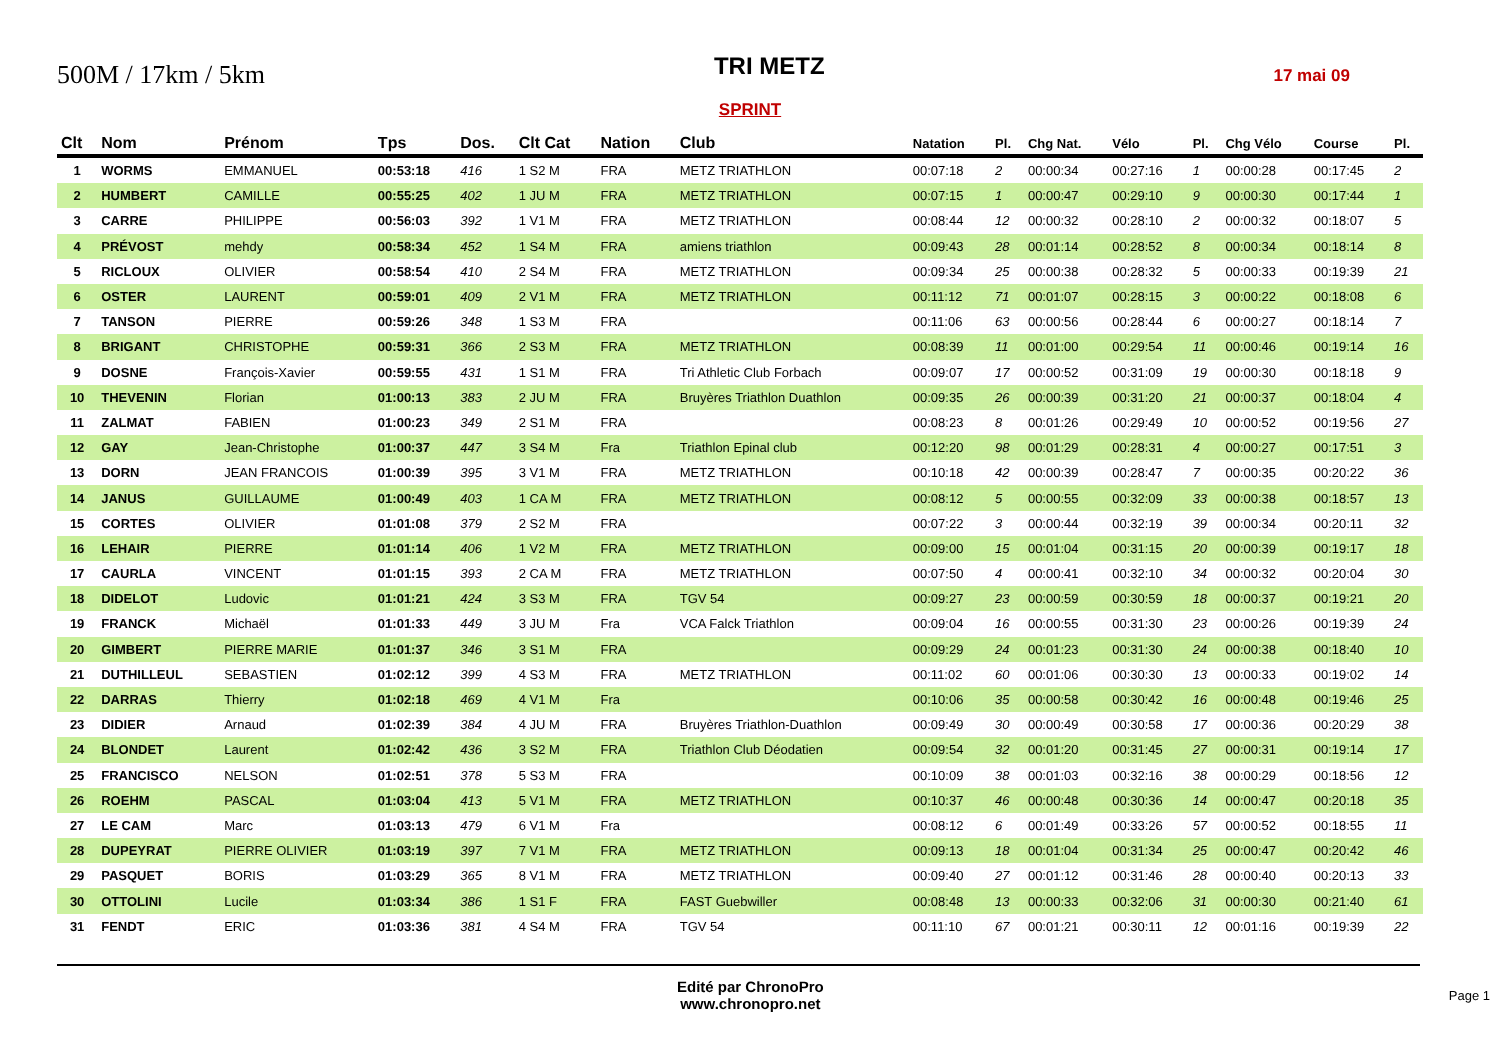500M / 17km / 5km
TRI METZ
17 mai 09
SPRINT
| Clt | Nom | Prénom | Tps | Dos. | Clt Cat | Nation | Club | Natation | Pl. | Chg Nat. | Vélo | Pl. | Chg Vélo | Course | Pl. |
| --- | --- | --- | --- | --- | --- | --- | --- | --- | --- | --- | --- | --- | --- | --- | --- |
| 1 | WORMS | EMMANUEL | 00:53:18 | 416 | 1 S2 M | FRA | METZ TRIATHLON | 00:07:18 | 2 | 00:00:34 | 00:27:16 | 1 | 00:00:28 | 00:17:45 | 2 |
| 2 | HUMBERT | CAMILLE | 00:55:25 | 402 | 1 JU M | FRA | METZ TRIATHLON | 00:07:15 | 1 | 00:00:47 | 00:29:10 | 9 | 00:00:30 | 00:17:44 | 1 |
| 3 | CARRE | PHILIPPE | 00:56:03 | 392 | 1 V1 M | FRA | METZ TRIATHLON | 00:08:44 | 12 | 00:00:32 | 00:28:10 | 2 | 00:00:32 | 00:18:07 | 5 |
| 4 | PRÉVOST | mehdy | 00:58:34 | 452 | 1 S4 M | FRA | amiens triathlon | 00:09:43 | 28 | 00:01:14 | 00:28:52 | 8 | 00:00:34 | 00:18:14 | 8 |
| 5 | RICLOUX | OLIVIER | 00:58:54 | 410 | 2 S4 M | FRA | METZ TRIATHLON | 00:09:34 | 25 | 00:00:38 | 00:28:32 | 5 | 00:00:33 | 00:19:39 | 21 |
| 6 | OSTER | LAURENT | 00:59:01 | 409 | 2 V1 M | FRA | METZ TRIATHLON | 00:11:12 | 71 | 00:01:07 | 00:28:15 | 3 | 00:00:22 | 00:18:08 | 6 |
| 7 | TANSON | PIERRE | 00:59:26 | 348 | 1 S3 M | FRA | | 00:11:06 | 63 | 00:00:56 | 00:28:44 | 6 | 00:00:27 | 00:18:14 | 7 |
| 8 | BRIGANT | CHRISTOPHE | 00:59:31 | 366 | 2 S3 M | FRA | METZ TRIATHLON | 00:08:39 | 11 | 00:01:00 | 00:29:54 | 11 | 00:00:46 | 00:19:14 | 16 |
| 9 | DOSNE | François-Xavier | 00:59:55 | 431 | 1 S1 M | FRA | Tri Athletic Club Forbach | 00:09:07 | 17 | 00:00:52 | 00:31:09 | 19 | 00:00:30 | 00:18:18 | 9 |
| 10 | THEVENIN | Florian | 01:00:13 | 383 | 2 JU M | FRA | Bruyères Triathlon Duathlon | 00:09:35 | 26 | 00:00:39 | 00:31:20 | 21 | 00:00:37 | 00:18:04 | 4 |
| 11 | ZALMAT | FABIEN | 01:00:23 | 349 | 2 S1 M | FRA | | 00:08:23 | 8 | 00:01:26 | 00:29:49 | 10 | 00:00:52 | 00:19:56 | 27 |
| 12 | GAY | Jean-Christophe | 01:00:37 | 447 | 3 S4 M | Fra | Triathlon Epinal club | 00:12:20 | 98 | 00:01:29 | 00:28:31 | 4 | 00:00:27 | 00:17:51 | 3 |
| 13 | DORN | JEAN FRANCOIS | 01:00:39 | 395 | 3 V1 M | FRA | METZ TRIATHLON | 00:10:18 | 42 | 00:00:39 | 00:28:47 | 7 | 00:00:35 | 00:20:22 | 36 |
| 14 | JANUS | GUILLAUME | 01:00:49 | 403 | 1 CA M | FRA | METZ TRIATHLON | 00:08:12 | 5 | 00:00:55 | 00:32:09 | 33 | 00:00:38 | 00:18:57 | 13 |
| 15 | CORTES | OLIVIER | 01:01:08 | 379 | 2 S2 M | FRA | | 00:07:22 | 3 | 00:00:44 | 00:32:19 | 39 | 00:00:34 | 00:20:11 | 32 |
| 16 | LEHAIR | PIERRE | 01:01:14 | 406 | 1 V2 M | FRA | METZ TRIATHLON | 00:09:00 | 15 | 00:01:04 | 00:31:15 | 20 | 00:00:39 | 00:19:17 | 18 |
| 17 | CAURLA | VINCENT | 01:01:15 | 393 | 2 CA M | FRA | METZ TRIATHLON | 00:07:50 | 4 | 00:00:41 | 00:32:10 | 34 | 00:00:32 | 00:20:04 | 30 |
| 18 | DIDELOT | Ludovic | 01:01:21 | 424 | 3 S3 M | FRA | TGV 54 | 00:09:27 | 23 | 00:00:59 | 00:30:59 | 18 | 00:00:37 | 00:19:21 | 20 |
| 19 | FRANCK | Michaël | 01:01:33 | 449 | 3 JU M | Fra | VCA Falck Triathlon | 00:09:04 | 16 | 00:00:55 | 00:31:30 | 23 | 00:00:26 | 00:19:39 | 24 |
| 20 | GIMBERT | PIERRE MARIE | 01:01:37 | 346 | 3 S1 M | FRA | | 00:09:29 | 24 | 00:01:23 | 00:31:30 | 24 | 00:00:38 | 00:18:40 | 10 |
| 21 | DUTHILLEUL | SEBASTIEN | 01:02:12 | 399 | 4 S3 M | FRA | METZ TRIATHLON | 00:11:02 | 60 | 00:01:06 | 00:30:30 | 13 | 00:00:33 | 00:19:02 | 14 |
| 22 | DARRAS | Thierry | 01:02:18 | 469 | 4 V1 M | Fra | | 00:10:06 | 35 | 00:00:58 | 00:30:42 | 16 | 00:00:48 | 00:19:46 | 25 |
| 23 | DIDIER | Arnaud | 01:02:39 | 384 | 4 JU M | FRA | Bruyères Triathlon-Duathlon | 00:09:49 | 30 | 00:00:49 | 00:30:58 | 17 | 00:00:36 | 00:20:29 | 38 |
| 24 | BLONDET | Laurent | 01:02:42 | 436 | 3 S2 M | FRA | Triathlon Club Déodatien | 00:09:54 | 32 | 00:01:20 | 00:31:45 | 27 | 00:00:31 | 00:19:14 | 17 |
| 25 | FRANCISCO | NELSON | 01:02:51 | 378 | 5 S3 M | FRA | | 00:10:09 | 38 | 00:01:03 | 00:32:16 | 38 | 00:00:29 | 00:18:56 | 12 |
| 26 | ROEHM | PASCAL | 01:03:04 | 413 | 5 V1 M | FRA | METZ TRIATHLON | 00:10:37 | 46 | 00:00:48 | 00:30:36 | 14 | 00:00:47 | 00:20:18 | 35 |
| 27 | LE CAM | Marc | 01:03:13 | 479 | 6 V1 M | Fra | | 00:08:12 | 6 | 00:01:49 | 00:33:26 | 57 | 00:00:52 | 00:18:55 | 11 |
| 28 | DUPEYRAT | PIERRE OLIVIER | 01:03:19 | 397 | 7 V1 M | FRA | METZ TRIATHLON | 00:09:13 | 18 | 00:01:04 | 00:31:34 | 25 | 00:00:47 | 00:20:42 | 46 |
| 29 | PASQUET | BORIS | 01:03:29 | 365 | 8 V1 M | FRA | METZ TRIATHLON | 00:09:40 | 27 | 00:01:12 | 00:31:46 | 28 | 00:00:40 | 00:20:13 | 33 |
| 30 | OTTOLINI | Lucile | 01:03:34 | 386 | 1 S1 F | FRA | FAST Guebwiller | 00:08:48 | 13 | 00:00:33 | 00:32:06 | 31 | 00:00:30 | 00:21:40 | 61 |
| 31 | FENDT | ERIC | 01:03:36 | 381 | 4 S4 M | FRA | TGV 54 | 00:11:10 | 67 | 00:01:21 | 00:30:11 | 12 | 00:01:16 | 00:19:39 | 22 |
Edité par ChronoPro
www.chronopro.net
Page 1